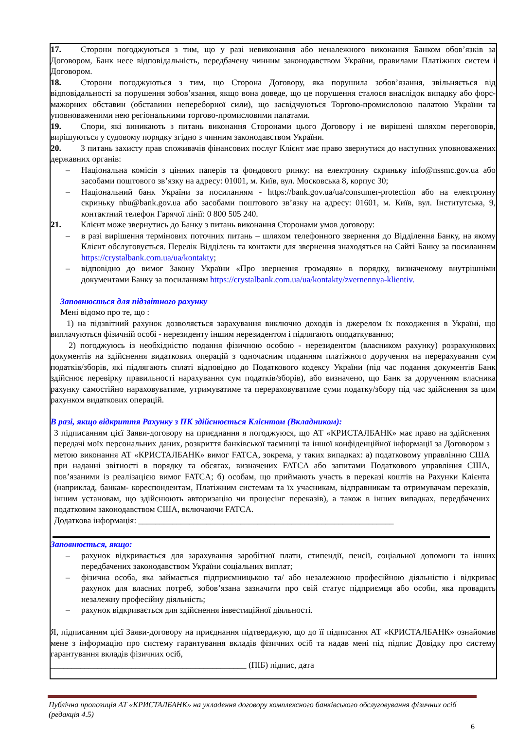17. Сторони погоджуються з тим, що у разі невиконання або неналежного виконання Банком обов’язків за Договором, Банк несе відповідальність, передбачену чинним законодавством України, правилами Платіжних систем і Договором.
18. Сторони погоджуються з тим, що Сторона Договору, яка порушила зобов’язання, звільняється від відповідальності за порушення зобов’язання, якщо вона доведе, що це порушення сталося внаслідок випадку або форс-мажорних обставин (обставини непереборної сили), що засвідчуються Торгово-промисловою палатою України та уповноваженими нею регіональними торгово-промисловими палатами.
19. Спори, які виникають з питань виконання Сторонами цього Договору і не вирішені шляхом переговорів, вирішуються у судовому порядку згідно з чинним законодавством України.
20. З питань захисту прав споживачів фінансових послуг Клієнт має право звернутися до наступних уповноважених державних органів:
– Національна комісія з цінних паперів та фондового ринку: на електронну скриньку info@nssmc.gov.ua або засобами поштового зв’язку на адресу: 01001, м. Київ, вул. Московська 8, корпус 30;
– Національний банк України за посиланням - https://bank.gov.ua/ua/consumer-protection або на електронну скриньку nbu@bank.gov.ua або засобами поштового зв’язку на адресу: 01601, м. Київ, вул. Інститутська, 9, контактний телефон Гарячої лінії: 0 800 505 240.
21. Клієнт може звернутись до Банку з питань виконання Сторонами умов договору:
– в разі вирішення термінових поточних питань – шляхом телефонного звернення до Відділення Банку, на якому Клієнт обслуговується. Перелік Відділень та контакти для звернення знаходяться на Сайті Банку за посиланням https://crystalbank.com.ua/ua/kontakty;
– відповідно до вимог Закону України «Про звернення громадян» в порядку, визначеному внутрішніми документами Банку за посиланням https://crystalbank.com.ua/ua/kontakty/zvernennya-klientiv.
Заповнюється для підзвітного рахунку
Мені відомо про те, що :
1) на підзвітний рахунок дозволяється зарахування виключно доходів із джерелом їх походження в Україні, що виплачуються фізичній особі - нерезиденту іншим нерезидентом і підлягають оподаткуванню;
2) погоджуюсь із необхідністю подання фізичною особою - нерезидентом (власником рахунку) розрахункових документів на здійснення видаткових операцій з одночасним поданням платіжного доручення на перерахування сум податків/зборів, які підлягають сплаті відповідно до Податкового кодексу України (під час подання документів Банк здійснює перевірку правильності нарахування сум податків/зборів), або визначено, що Банк за дорученням власника рахунку самостійно нараховуватиме, утримуватиме та перераховуватиме суми податку/збору під час здійснення за цим рахунком видаткових операцій.
В разі, якщо відкриття Рахунку з ПК здійснюється Клієнтом (Вкладником):
З підписанням цієї Заяви-договору на приєднання я погоджуюся, що АТ «КРИСТАЛБАНК» має право на здійснення передачі моїх персональних даних, розкриття банківської таємниці та іншої конфіденційної інформації за Договором з метою виконання АТ «КРИСТАЛБАНК» вимог FATCA, зокрема, у таких випадках: а) податковому управлінню США при наданні звітності в порядку та обсягах, визначених FATCA або запитами Податкового управління США, пов’язаними із реалізацією вимог FATCA; б) особам, що приймають участь в переказі коштів на Рахунки Клієнта (наприклад, банкам- кореспондентам, Платіжним системам та їх учасникам, відправникам та отримувачам переказів, іншим установам, що здійснюють авторизацію чи процесінг переказів), а також в інших випадках, передбачених податковим законодавством США, включаючи FATCA.
Додаткова інформація: ____________________________________________________________
Заповнюється, якщо:
– рахунок відкривається для зарахування заробітної плати, стипендії, пенсії, соціальної допомоги та інших передбачених законодавством України соціальних виплат;
– фізична особа, яка займається підприємницькою та/ або незалежною професійною діяльністю і відкриває рахунок для власних потреб, зобов’язана зазначити про свій статус підприємця або особи, яка провадить незалежну професійну діяльність;
– рахунок відкривається для здійснення інвестиційної діяльності.
Я, підписанням цієї Заяви-договору на приєднання підтверджую, що до її підписання АТ «КРИСТАЛБАНК» ознайомив мене з інформацію про систему гарантування вкладів фізичних осіб та надав мені під підпис Довідку про систему гарантування вкладів фізичних осіб,
______________________________________________ (ПІБ) підпис, дата
Публічна пропозиція АТ «КРИСТАЛБАНК» на укладення договору комплексного банківського обслуговування фізичних осіб (редакція 4.5)
6